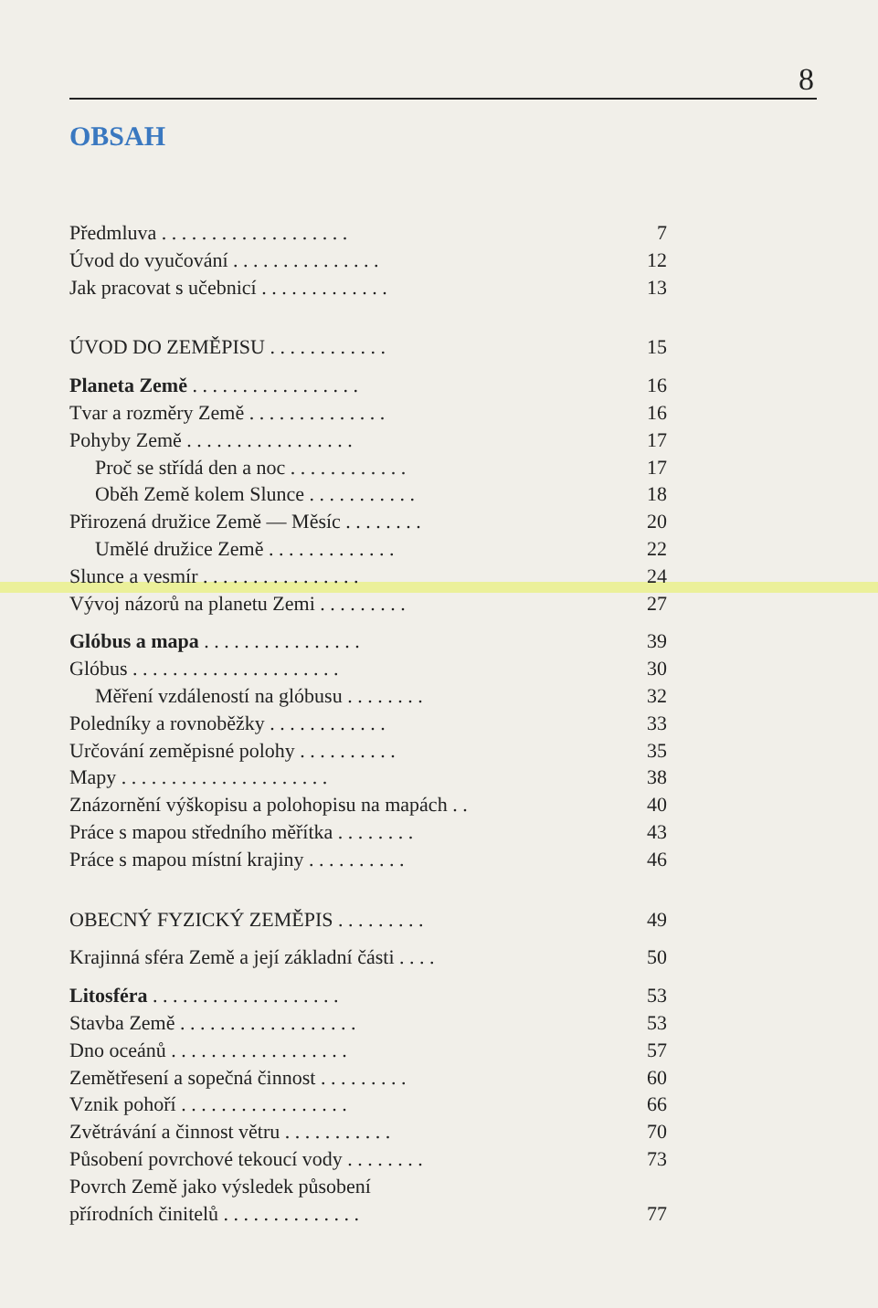8
OBSAH
Předmluva . . . . . . . . . . . . . . . . . . . 7
Úvod do vyučování . . . . . . . . . . . . . . . 12
Jak pracovat s učebnicí . . . . . . . . . . . . . 13
ÚVOD DO ZEMĚPISU . . . . . . . . . . . . 15
Planeta Země . . . . . . . . . . . . . . . . . 16
Tvar a rozměry Země . . . . . . . . . . . . . . 16
Pohyby Země . . . . . . . . . . . . . . . . . 17
Proč se střídá den a noc . . . . . . . . . . . . 17
Oběh Země kolem Slunce . . . . . . . . . . . 18
Přirozená družice Země — Měsíc . . . . . . . . 20
Umělé družice Země . . . . . . . . . . . . . 22
Slunce a vesmír . . . . . . . . . . . . . . . . 24
Vývoj názorů na planetu Zemi . . . . . . . . . 27
Glóbus a mapa . . . . . . . . . . . . . . . . 39
Glóbus . . . . . . . . . . . . . . . . . . . . . 30
Měření vzdáleností na glóbusu . . . . . . . . 32
Poledníky a rovnoběžky . . . . . . . . . . . . 33
Určování zeměpisné polohy . . . . . . . . . . 35
Mapy . . . . . . . . . . . . . . . . . . . . . 38
Znázornění výškopisu a polohopisu na mapách . . 40
Práce s mapou středního měřítka . . . . . . . . 43
Práce s mapou místní krajiny . . . . . . . . . . 46
OBECNÝ FYZICKÝ ZEMĚPIS . . . . . . . . . 49
Krajinná sféra Země a její základní části . . . . 50
Litosféra . . . . . . . . . . . . . . . . . . . 53
Stavba Země . . . . . . . . . . . . . . . . . . 53
Dno oceánů . . . . . . . . . . . . . . . . . . 57
Zemětřesení a sopečná činnost . . . . . . . . . 60
Vznik pohoří . . . . . . . . . . . . . . . . . 66
Zvětrávání a činnost větru . . . . . . . . . . . 70
Působení povrchové tekoucí vody . . . . . . . . 73
Povrch Země jako výsledek působení
přírodních činitelů . . . . . . . . . . . . . . 77